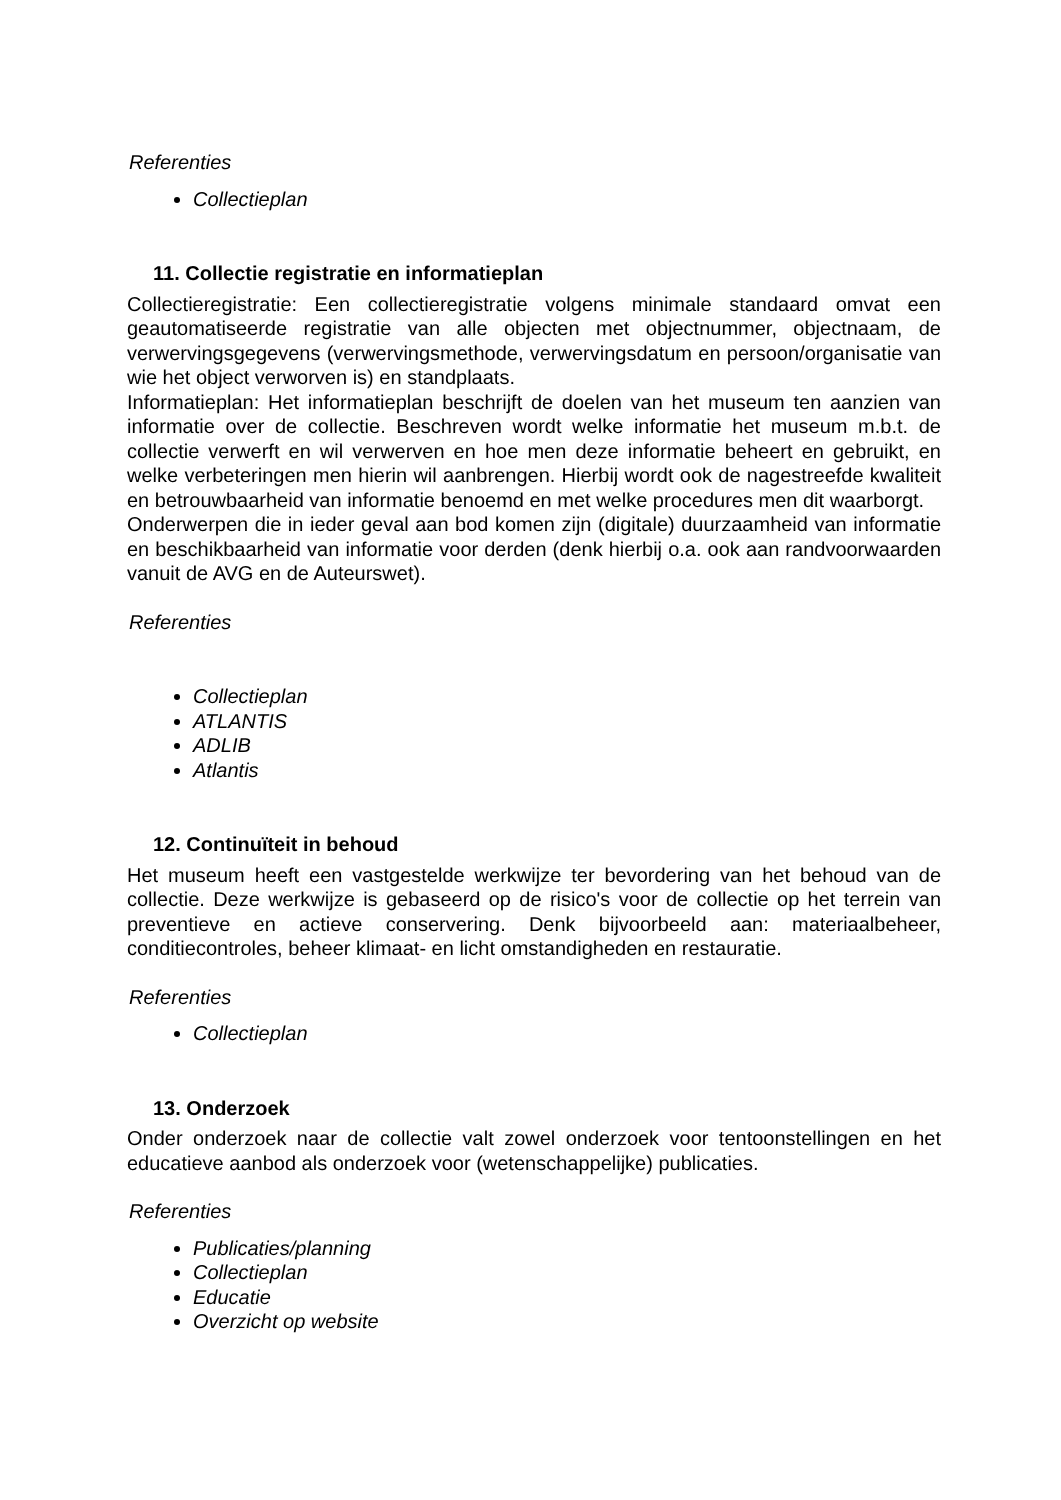Referenties
Collectieplan
11. Collectie registratie en informatieplan
Collectieregistratie: Een collectieregistratie volgens minimale standaard omvat een geautomatiseerde registratie van alle objecten met objectnummer, objectnaam, de verwervingsgegevens (verwervingsmethode, verwervingsdatum en persoon/organisatie van wie het object verworven is) en standplaats.
Informatieplan: Het informatieplan beschrijft de doelen van het museum ten aanzien van informatie over de collectie. Beschreven wordt welke informatie het museum m.b.t. de collectie verwerft en wil verwerven en hoe men deze informatie beheert en gebruikt, en welke verbeteringen men hierin wil aanbrengen. Hierbij wordt ook de nagestreefde kwaliteit en betrouwbaarheid van informatie benoemd en met welke procedures men dit waarborgt.
Onderwerpen die in ieder geval aan bod komen zijn (digitale) duurzaamheid van informatie en beschikbaarheid van informatie voor derden (denk hierbij o.a. ook aan randvoorwaarden vanuit de AVG en de Auteurswet).
Referenties
Collectieplan
ATLANTIS
ADLIB
Atlantis
12. Continuïteit in behoud
Het museum heeft een vastgestelde werkwijze ter bevordering van het behoud van de collectie. Deze werkwijze is gebaseerd op de risico's voor de collectie op het terrein van preventieve en actieve conservering. Denk bijvoorbeeld aan: materiaalbeheer, conditiecontroles, beheer klimaat- en licht omstandigheden en restauratie.
Referenties
Collectieplan
13. Onderzoek
Onder onderzoek naar de collectie valt zowel onderzoek voor tentoonstellingen en het educatieve aanbod als onderzoek voor (wetenschappelijke) publicaties.
Referenties
Publicaties/planning
Collectieplan
Educatie
Overzicht op website